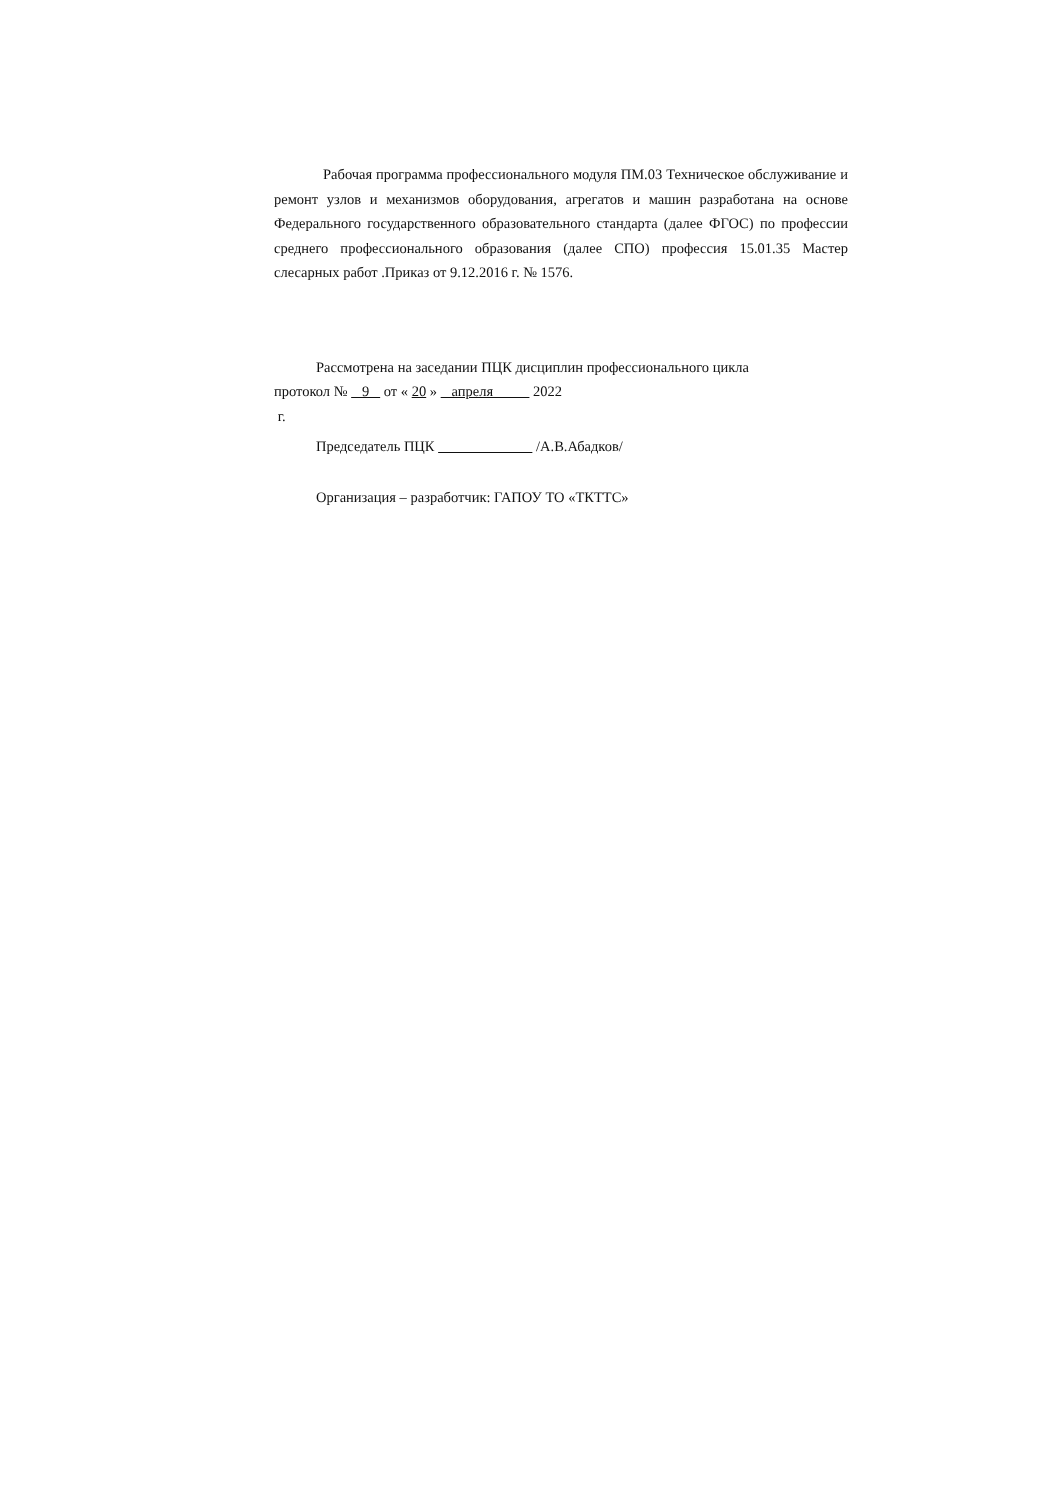Рабочая программа профессионального модуля ПМ.03 Техническое обслуживание и ремонт узлов и механизмов оборудования, агрегатов и машин разработана на основе Федерального государственного образовательного стандарта (далее ФГОС) по профессии среднего профессионального образования (далее СПО) профессия 15.01.35 Мастер слесарных работ .Приказ от 9.12.2016 г. № 1576.
Рассмотрена на заседании ПЦК дисциплин профессионального цикла
протокол № 9 от « 20 » апреля 2022
г.
Председатель ПЦК /А.В.Абадков/
Организация – разработчик: ГАПОУ ТО «ТКТТС»